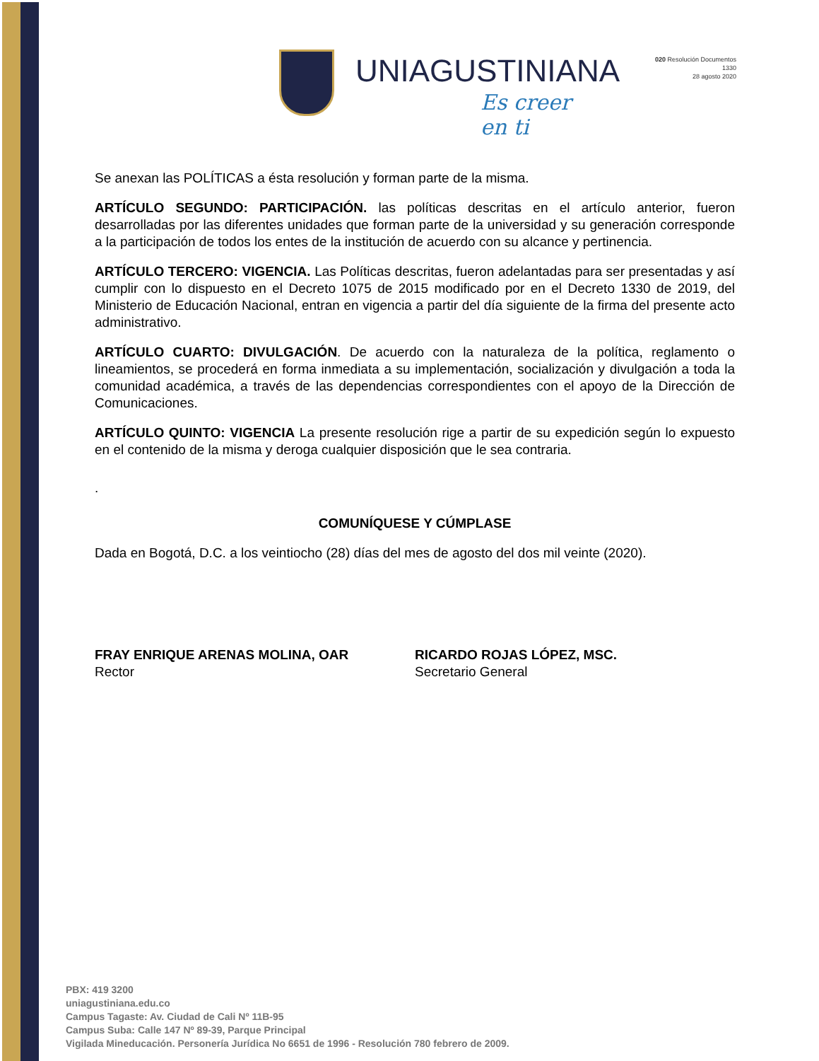UNIAGUSTINIANA
Es creer en ti
020 Resolución Documentos
1330
28 agosto 2020
Se anexan las POLÍTICAS a ésta resolución y forman parte de la misma.
ARTÍCULO SEGUNDO: PARTICIPACIÓN. las políticas descritas en el artículo anterior, fueron desarrolladas por las diferentes unidades que forman parte de la universidad y su generación corresponde a la participación de todos los entes de la institución de acuerdo con su alcance y pertinencia.
ARTÍCULO TERCERO: VIGENCIA. Las Políticas descritas, fueron adelantadas para ser presentadas y así cumplir con lo dispuesto en el Decreto 1075 de 2015 modificado por en el Decreto 1330 de 2019, del Ministerio de Educación Nacional, entran en vigencia a partir del día siguiente de la firma del presente acto administrativo.
ARTÍCULO CUARTO: DIVULGACIÓN. De acuerdo con la naturaleza de la política, reglamento o lineamientos, se procederá en forma inmediata a su implementación, socialización y divulgación a toda la comunidad académica, a través de las dependencias correspondientes con el apoyo de la Dirección de Comunicaciones.
ARTÍCULO QUINTO: VIGENCIA La presente resolución rige a partir de su expedición según lo expuesto en el contenido de la misma y deroga cualquier disposición que le sea contraria.
.
COMUNÍQUESE Y CÚMPLASE
Dada en Bogotá, D.C. a los veintiocho (28) días del mes de agosto del dos mil veinte (2020).
FRAY ENRIQUE ARENAS MOLINA, OAR
Rector
RICARDO ROJAS LÓPEZ, MSC.
Secretario General
PBX: 419 3200
uniagustiniana.edu.co
Campus Tagaste: Av. Ciudad de Cali Nº 11B-95
Campus Suba: Calle 147 Nº 89-39, Parque Principal
Vigilada Mineducación. Personería Jurídica No 6651 de 1996 - Resolución 780 febrero de 2009.